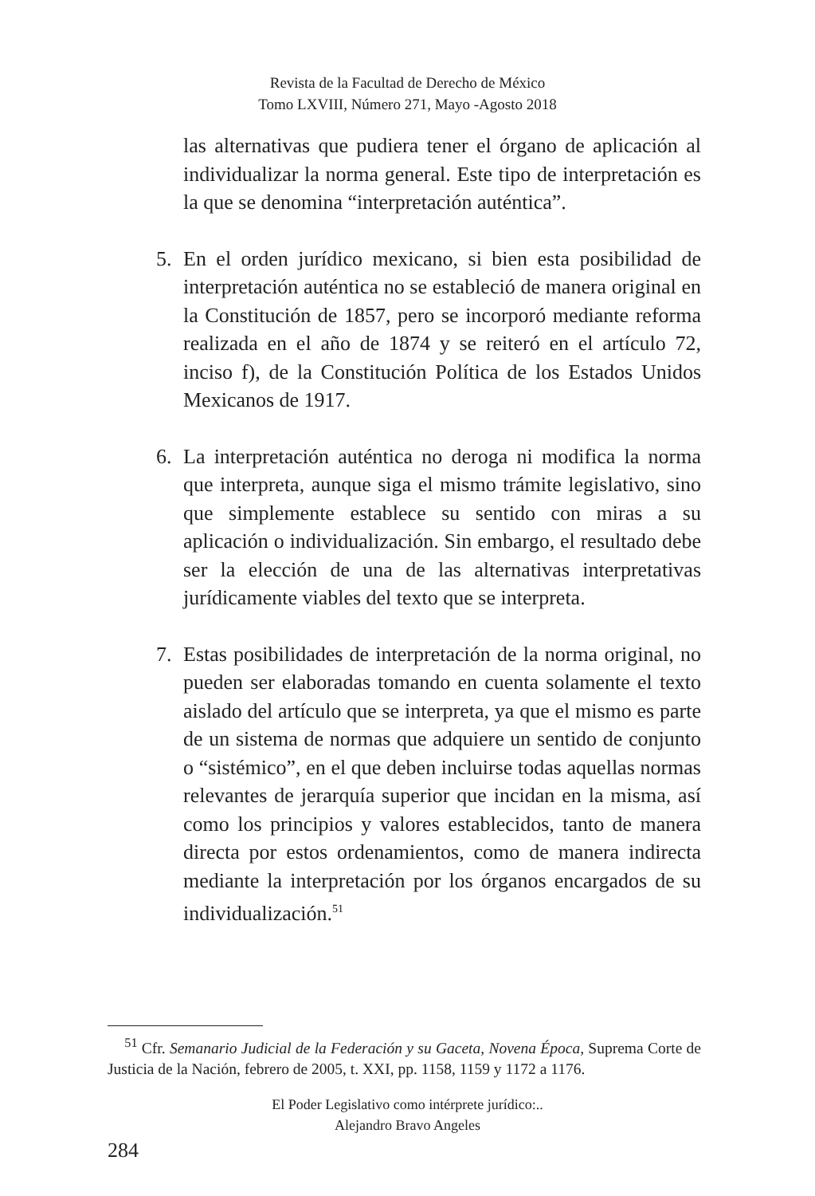Revista de la Facultad de Derecho de México
Tomo LXVIII, Número 271, Mayo -Agosto 2018
las alternativas que pudiera tener el órgano de aplicación al individualizar la norma general. Este tipo de interpretación es la que se denomina “interpretación auténtica”.
5. En el orden jurídico mexicano, si bien esta posibilidad de interpretación auténtica no se estableció de manera original en la Constitución de 1857, pero se incorporó mediante reforma realizada en el año de 1874 y se reiteró en el artículo 72, inciso f), de la Constitución Política de los Estados Unidos Mexicanos de 1917.
6. La interpretación auténtica no deroga ni modifica la norma que interpreta, aunque siga el mismo trámite legislativo, sino que simplemente establece su sentido con miras a su aplicación o individualización. Sin embargo, el resultado debe ser la elección de una de las alternativas interpretativas jurídicamente viables del texto que se interpreta.
7. Estas posibilidades de interpretación de la norma original, no pueden ser elaboradas tomando en cuenta solamente el texto aislado del artículo que se interpreta, ya que el mismo es parte de un sistema de normas que adquiere un sentido de conjunto o “sistémico”, en el que deben incluirse todas aquellas normas relevantes de jerarquía superior que incidan en la misma, así como los principios y valores establecidos, tanto de manera directa por estos ordenamientos, como de manera indirecta mediante la interpretación por los órganos encargados de su individualización.<sup>51</sup>
<sup>51</sup> Cfr. Semanario Judicial de la Federación y su Gaceta, Novena Época, Suprema Corte de Justicia de la Nación, febrero de 2005, t. XXI, pp. 1158, 1159 y 1172 a 1176.
El Poder Legislativo como intérprete jurídico:..
Alejandro Bravo Angeles
284